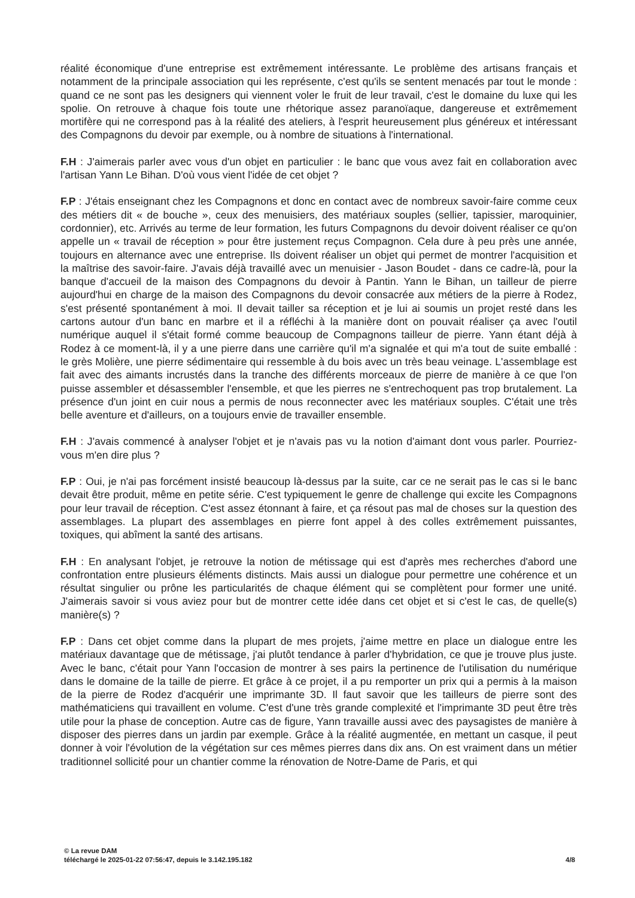réalité économique d'une entreprise est extrêmement intéressante. Le problème des artisans français et notamment de la principale association qui les représente, c'est qu'ils se sentent menacés par tout le monde : quand ce ne sont pas les designers qui viennent voler le fruit de leur travail, c'est le domaine du luxe qui les spolie. On retrouve à chaque fois toute une rhétorique assez paranoïaque, dangereuse et extrêmement mortifère qui ne correspond pas à la réalité des ateliers, à l'esprit heureusement plus généreux et intéressant des Compagnons du devoir par exemple, ou à nombre de situations à l'international.
F.H : J'aimerais parler avec vous d'un objet en particulier : le banc que vous avez fait en collaboration avec l'artisan Yann Le Bihan. D'où vous vient l'idée de cet objet ?
F.P : J'étais enseignant chez les Compagnons et donc en contact avec de nombreux savoir-faire comme ceux des métiers dit « de bouche », ceux des menuisiers, des matériaux souples (sellier, tapissier, maroquinier, cordonnier), etc. Arrivés au terme de leur formation, les futurs Compagnons du devoir doivent réaliser ce qu'on appelle un « travail de réception » pour être justement reçus Compagnon. Cela dure à peu près une année, toujours en alternance avec une entreprise. Ils doivent réaliser un objet qui permet de montrer l'acquisition et la maîtrise des savoir-faire. J'avais déjà travaillé avec un menuisier - Jason Boudet - dans ce cadre-là, pour la banque d'accueil de la maison des Compagnons du devoir à Pantin. Yann le Bihan, un tailleur de pierre aujourd'hui en charge de la maison des Compagnons du devoir consacrée aux métiers de la pierre à Rodez, s'est présenté spontanément à moi. Il devait tailler sa réception et je lui ai soumis un projet resté dans les cartons autour d'un banc en marbre et il a réfléchi à la manière dont on pouvait réaliser ça avec l'outil numérique auquel il s'était formé comme beaucoup de Compagnons tailleur de pierre. Yann étant déjà à Rodez à ce moment-là, il y a une pierre dans une carrière qu'il m'a signalée et qui m'a tout de suite emballé : le grès Molière, une pierre sédimentaire qui ressemble à du bois avec un très beau veinage. L'assemblage est fait avec des aimants incrustés dans la tranche des différents morceaux de pierre de manière à ce que l'on puisse assembler et désassembler l'ensemble, et que les pierres ne s'entrechoquent pas trop brutalement. La présence d'un joint en cuir nous a permis de nous reconnecter avec les matériaux souples. C'était une très belle aventure et d'ailleurs, on a toujours envie de travailler ensemble.
F.H : J'avais commencé à analyser l'objet et je n'avais pas vu la notion d'aimant dont vous parler. Pourriez-vous m'en dire plus ?
F.P : Oui, je n'ai pas forcément insisté beaucoup là-dessus par la suite, car ce ne serait pas le cas si le banc devait être produit, même en petite série. C'est typiquement le genre de challenge qui excite les Compagnons pour leur travail de réception. C'est assez étonnant à faire, et ça résout pas mal de choses sur la question des assemblages. La plupart des assemblages en pierre font appel à des colles extrêmement puissantes, toxiques, qui abîment la santé des artisans.
F.H : En analysant l'objet, je retrouve la notion de métissage qui est d'après mes recherches d'abord une confrontation entre plusieurs éléments distincts. Mais aussi un dialogue pour permettre une cohérence et un résultat singulier ou prône les particularités de chaque élément qui se complètent pour former une unité. J'aimerais savoir si vous aviez pour but de montrer cette idée dans cet objet et si c'est le cas, de quelle(s) manière(s) ?
F.P : Dans cet objet comme dans la plupart de mes projets, j'aime mettre en place un dialogue entre les matériaux davantage que de métissage, j'ai plutôt tendance à parler d'hybridation, ce que je trouve plus juste. Avec le banc, c'était pour Yann l'occasion de montrer à ses pairs la pertinence de l'utilisation du numérique dans le domaine de la taille de pierre. Et grâce à ce projet, il a pu remporter un prix qui a permis à la maison de la pierre de Rodez d'acquérir une imprimante 3D. Il faut savoir que les tailleurs de pierre sont des mathématiciens qui travaillent en volume. C'est d'une très grande complexité et l'imprimante 3D peut être très utile pour la phase de conception. Autre cas de figure, Yann travaille aussi avec des paysagistes de manière à disposer des pierres dans un jardin par exemple. Grâce à la réalité augmentée, en mettant un casque, il peut donner à voir l'évolution de la végétation sur ces mêmes pierres dans dix ans. On est vraiment dans un métier traditionnel sollicité pour un chantier comme la rénovation de Notre-Dame de Paris, et qui
© La revue DAM
téléchargé le 2025-01-22 07:56:47, depuis le 3.142.195.182 4/8